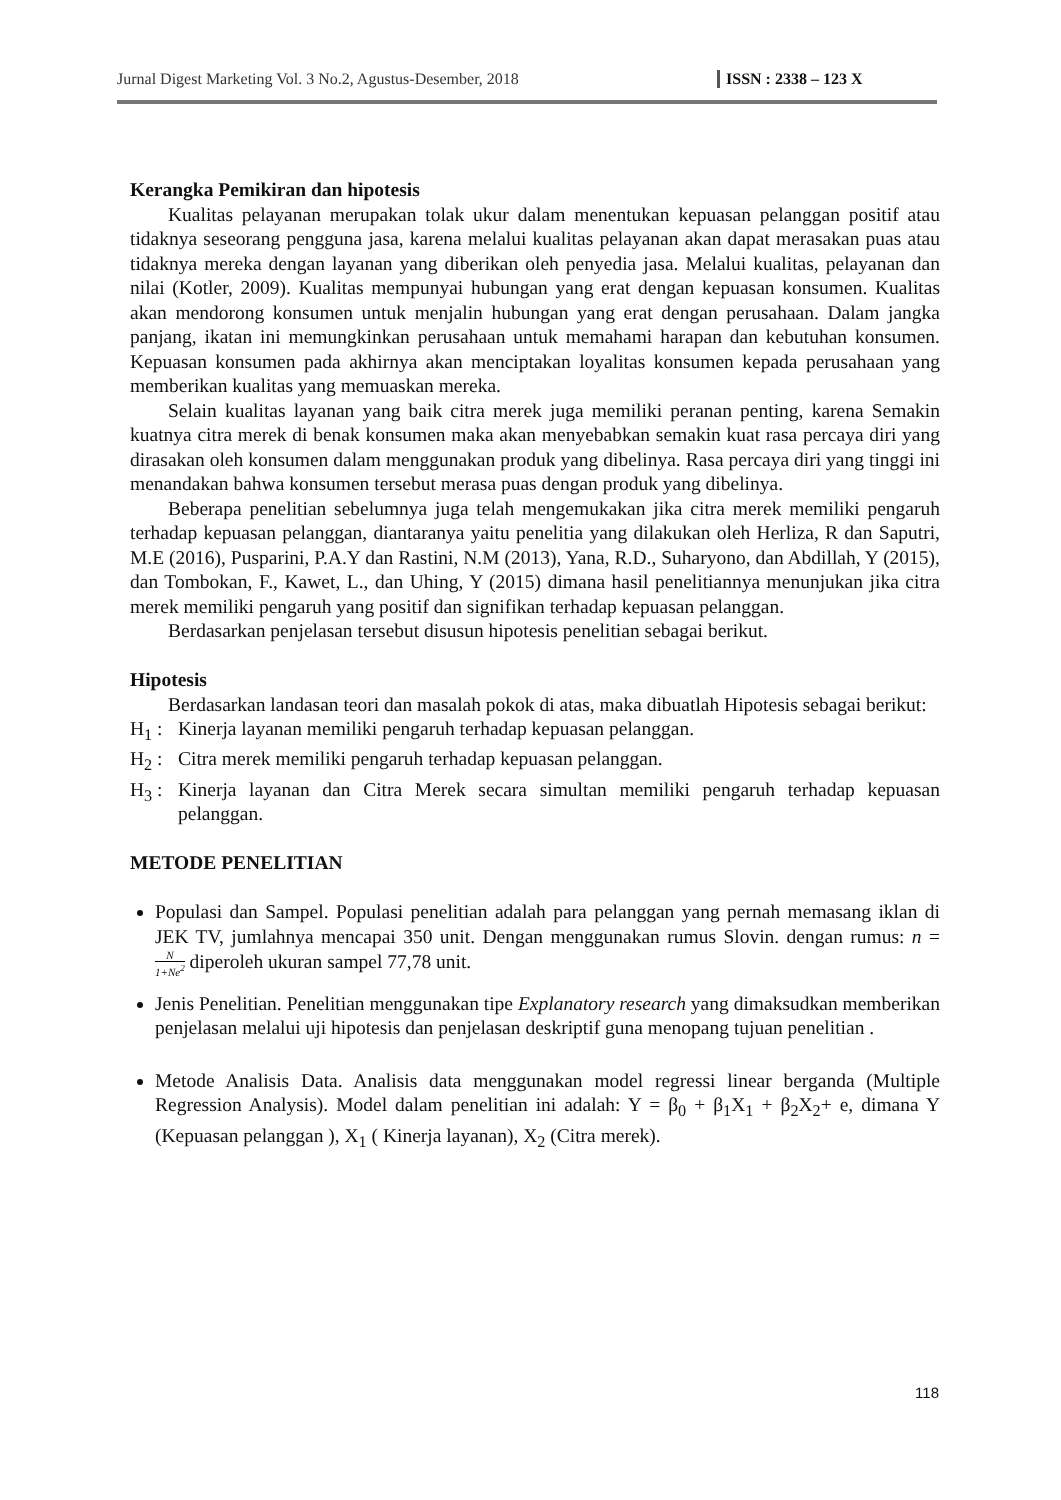Jurnal Digest Marketing Vol. 3 No.2, Agustus-Desember, 2018 ISSN : 2338 – 123 X
Kerangka Pemikiran dan hipotesis
Kualitas pelayanan merupakan tolak ukur dalam menentukan kepuasan pelanggan positif atau tidaknya seseorang pengguna jasa, karena melalui kualitas pelayanan akan dapat merasakan puas atau tidaknya mereka dengan layanan yang diberikan oleh penyedia jasa. Melalui kualitas, pelayanan dan nilai (Kotler, 2009). Kualitas mempunyai hubungan yang erat dengan kepuasan konsumen. Kualitas akan mendorong konsumen untuk menjalin hubungan yang erat dengan perusahaan. Dalam jangka panjang, ikatan ini memungkinkan perusahaan untuk memahami harapan dan kebutuhan konsumen. Kepuasan konsumen pada akhirnya akan menciptakan loyalitas konsumen kepada perusahaan yang memberikan kualitas yang memuaskan mereka.
Selain kualitas layanan yang baik citra merek juga memiliki peranan penting, karena Semakin kuatnya citra merek di benak konsumen maka akan menyebabkan semakin kuat rasa percaya diri yang dirasakan oleh konsumen dalam menggunakan produk yang dibelinya. Rasa percaya diri yang tinggi ini menandakan bahwa konsumen tersebut merasa puas dengan produk yang dibelinya.
Beberapa penelitian sebelumnya juga telah mengemukakan jika citra merek memiliki pengaruh terhadap kepuasan pelanggan, diantaranya yaitu penelitia yang dilakukan oleh Herliza, R dan Saputri, M.E (2016), Pusparini, P.A.Y dan Rastini, N.M (2013), Yana, R.D., Suharyono, dan Abdillah, Y (2015), dan Tombokan, F., Kawet, L., dan Uhing, Y (2015) dimana hasil penelitiannya menunjukan jika citra merek memiliki pengaruh yang positif dan signifikan terhadap kepuasan pelanggan.
Berdasarkan penjelasan tersebut disusun hipotesis penelitian sebagai berikut.
Hipotesis
Berdasarkan landasan teori dan masalah pokok di atas, maka dibuatlah Hipotesis sebagai berikut:
H<sub>1</sub> : Kinerja layanan memiliki pengaruh terhadap kepuasan pelanggan.
H<sub>2</sub> : Citra merek memiliki pengaruh terhadap kepuasan pelanggan.
H<sub>3</sub> : Kinerja layanan dan Citra Merek secara simultan memiliki pengaruh terhadap kepuasan pelanggan.
METODE PENELITIAN
Populasi dan Sampel. Populasi penelitian adalah para pelanggan yang pernah memasang iklan di JEK TV, jumlahnya mencapai 350 unit. Dengan menggunakan rumus Slovin. dengan rumus: n = N 1+Ne<sup>2</sup> diperoleh ukuran sampel 77,78 unit.
Jenis Penelitian. Penelitian menggunakan tipe Explanatory research yang dimaksudkan memberikan penjelasan melalui uji hipotesis dan penjelasan deskriptif guna menopang tujuan penelitian .
Metode Analisis Data. Analisis data menggunakan model regressi linear berganda (Multiple Regression Analysis). Model dalam penelitian ini adalah: Y = β<sub>0</sub> + β<sub>1</sub>X<sub>1</sub> + β<sub>2</sub>X<sub>2</sub>+ e, dimana Y (Kepuasan pelanggan ), X<sub>1</sub> ( Kinerja layanan), X<sub>2</sub> (Citra merek).
118